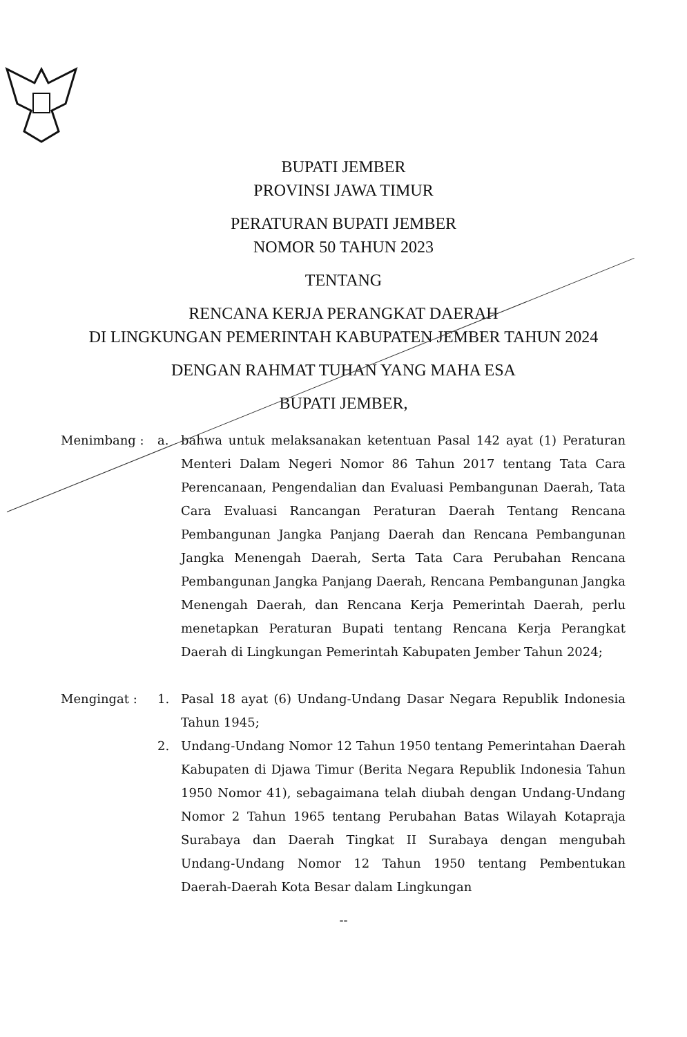BUPATI JEMBER
PROVINSI JAWA TIMUR
PERATURAN BUPATI JEMBER
NOMOR 50 TAHUN 2023
TENTANG
RENCANA KERJA PERANGKAT DAERAH
DI LINGKUNGAN PEMERINTAH KABUPATEN JEMBER TAHUN 2024
DENGAN RAHMAT TUHAN YANG MAHA ESA
BUPATI JEMBER,
Menimbang : a. bahwa untuk melaksanakan ketentuan Pasal 142 ayat (1) Peraturan Menteri Dalam Negeri Nomor 86 Tahun 2017 tentang Tata Cara Perencanaan, Pengendalian dan Evaluasi Pembangunan Daerah, Tata Cara Evaluasi Rancangan Peraturan Daerah Tentang Rencana Pembangunan Jangka Panjang Daerah dan Rencana Pembangunan Jangka Menengah Daerah, Serta Tata Cara Perubahan Rencana Pembangunan Jangka Panjang Daerah, Rencana Pembangunan Jangka Menengah Daerah, dan Rencana Kerja Pemerintah Daerah, perlu menetapkan Peraturan Bupati tentang Rencana Kerja Perangkat Daerah di Lingkungan Pemerintah Kabupaten Jember Tahun 2024;
Mengingat : 1. Pasal 18 ayat (6) Undang-Undang Dasar Negara Republik Indonesia Tahun 1945;
2. Undang-Undang Nomor 12 Tahun 1950 tentang Pemerintahan Daerah Kabupaten di Djawa Timur (Berita Negara Republik Indonesia Tahun 1950 Nomor 41), sebagaimana telah diubah dengan Undang-Undang Nomor 2 Tahun 1965 tentang Perubahan Batas Wilayah Kotapraja Surabaya dan Daerah Tingkat II Surabaya dengan mengubah Undang-Undang Nomor 12 Tahun 1950 tentang Pembentukan Daerah-Daerah Kota Besar dalam Lingkungan
--